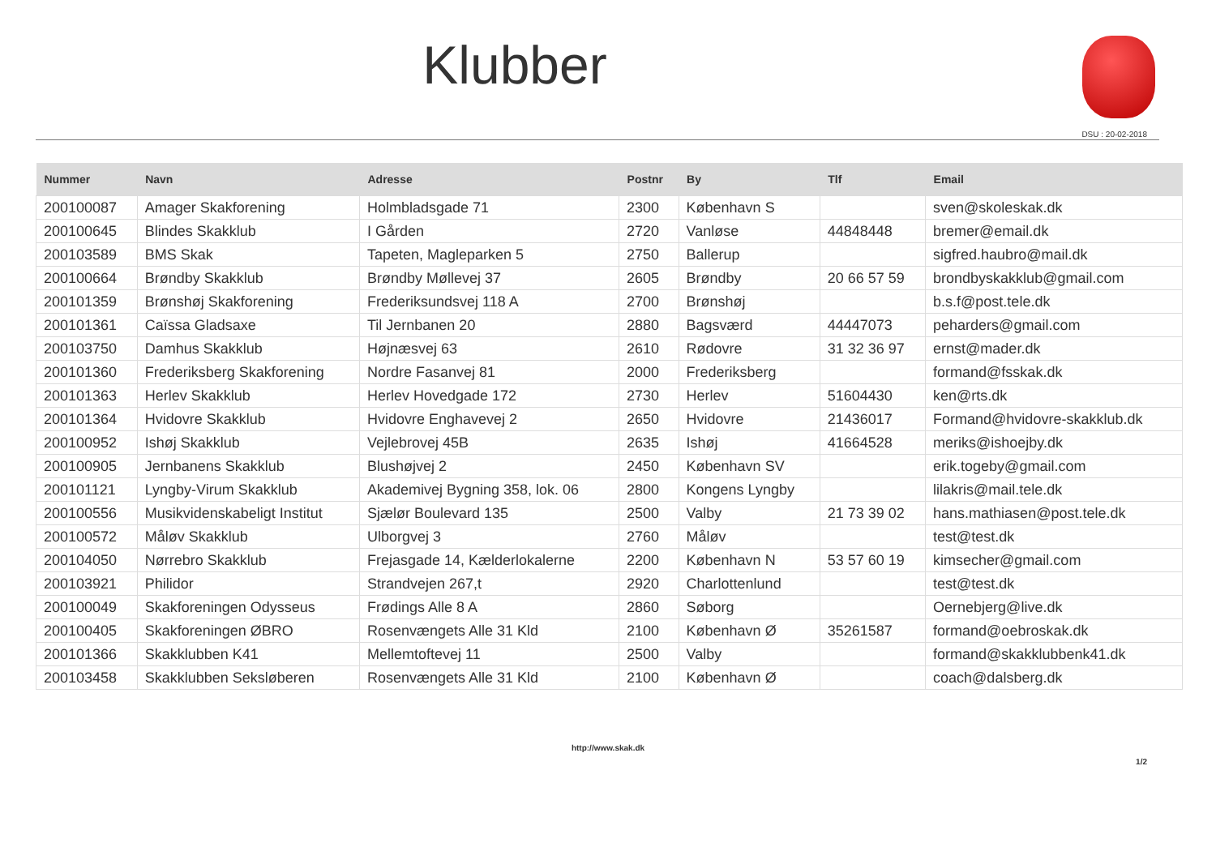Klubber
DSU : 20-02-2018
| Nummer | Navn | Adresse | Postnr | By | Tlf | Email |
| --- | --- | --- | --- | --- | --- | --- |
| 200100087 | Amager Skakforening | Holmbladsgade 71 | 2300 | København S | | sven@skoleskak.dk |
| 200100645 | Blindes Skakklub | I Gården | 2720 | Vanløse | 44848448 | bremer@email.dk |
| 200103589 | BMS Skak | Tapeten, Magleparken 5 | 2750 | Ballerup | | sigfred.haubro@mail.dk |
| 200100664 | Brøndby Skakklub | Brøndby Møllevej 37 | 2605 | Brøndby | 20 66 57 59 | brondbyskakklub@gmail.com |
| 200101359 | Brønshøj Skakforening | Frederiksundsvej 118 A | 2700 | Brønshøj | | b.s.f@post.tele.dk |
| 200101361 | Caïssa Gladsaxe | Til Jernbanen 20 | 2880 | Bagsværd | 44447073 | peharders@gmail.com |
| 200103750 | Damhus Skakklub | Højnæsvej 63 | 2610 | Rødovre | 31 32 36 97 | ernst@mader.dk |
| 200101360 | Frederiksberg Skakforening | Nordre Fasanvej 81 | 2000 | Frederiksberg | | formand@fsskak.dk |
| 200101363 | Herlev Skakklub | Herlev Hovedgade 172 | 2730 | Herlev | 51604430 | ken@rts.dk |
| 200101364 | Hvidovre Skakklub | Hvidovre Enghavevej 2 | 2650 | Hvidovre | 21436017 | Formand@hvidovre-skakklub.dk |
| 200100952 | Ishøj Skakklub | Vejlebrovej 45B | 2635 | Ishøj | 41664528 | meriks@ishoejby.dk |
| 200100905 | Jernbanens Skakklub | Blushøjvej 2 | 2450 | København SV | | erik.togeby@gmail.com |
| 200101121 | Lyngby-Virum Skakklub | Akademivej Bygning 358, lok. 06 | 2800 | Kongens Lyngby | | lilakris@mail.tele.dk |
| 200100556 | Musikvidenskabeligt Institut | Sjælør Boulevard 135 | 2500 | Valby | 21 73 39 02 | hans.mathiasen@post.tele.dk |
| 200100572 | Måløv Skakklub | Ulborgvej 3 | 2760 | Måløv | | test@test.dk |
| 200104050 | Nørrebro Skakklub | Frejasgade 14, Kælderlokalerne | 2200 | København N | 53 57 60 19 | kimsecher@gmail.com |
| 200103921 | Philidor | Strandvejen 267,t | 2920 | Charlottenlund | | test@test.dk |
| 200100049 | Skakforeningen Odysseus | Frødings Alle 8 A | 2860 | Søborg | | Oernebjerg@live.dk |
| 200100405 | Skakforeningen ØBRO | Rosenvængets Alle 31 Kld | 2100 | København Ø | 35261587 | formand@oebroskak.dk |
| 200101366 | Skakklubben K41 | Mellemtoftevej 11 | 2500 | Valby | | formand@skakklubbenk41.dk |
| 200103458 | Skakklubben Seksløberen | Rosenvængets Alle 31 Kld | 2100 | København Ø | | coach@dalsberg.dk |
http://www.skak.dk
1/2